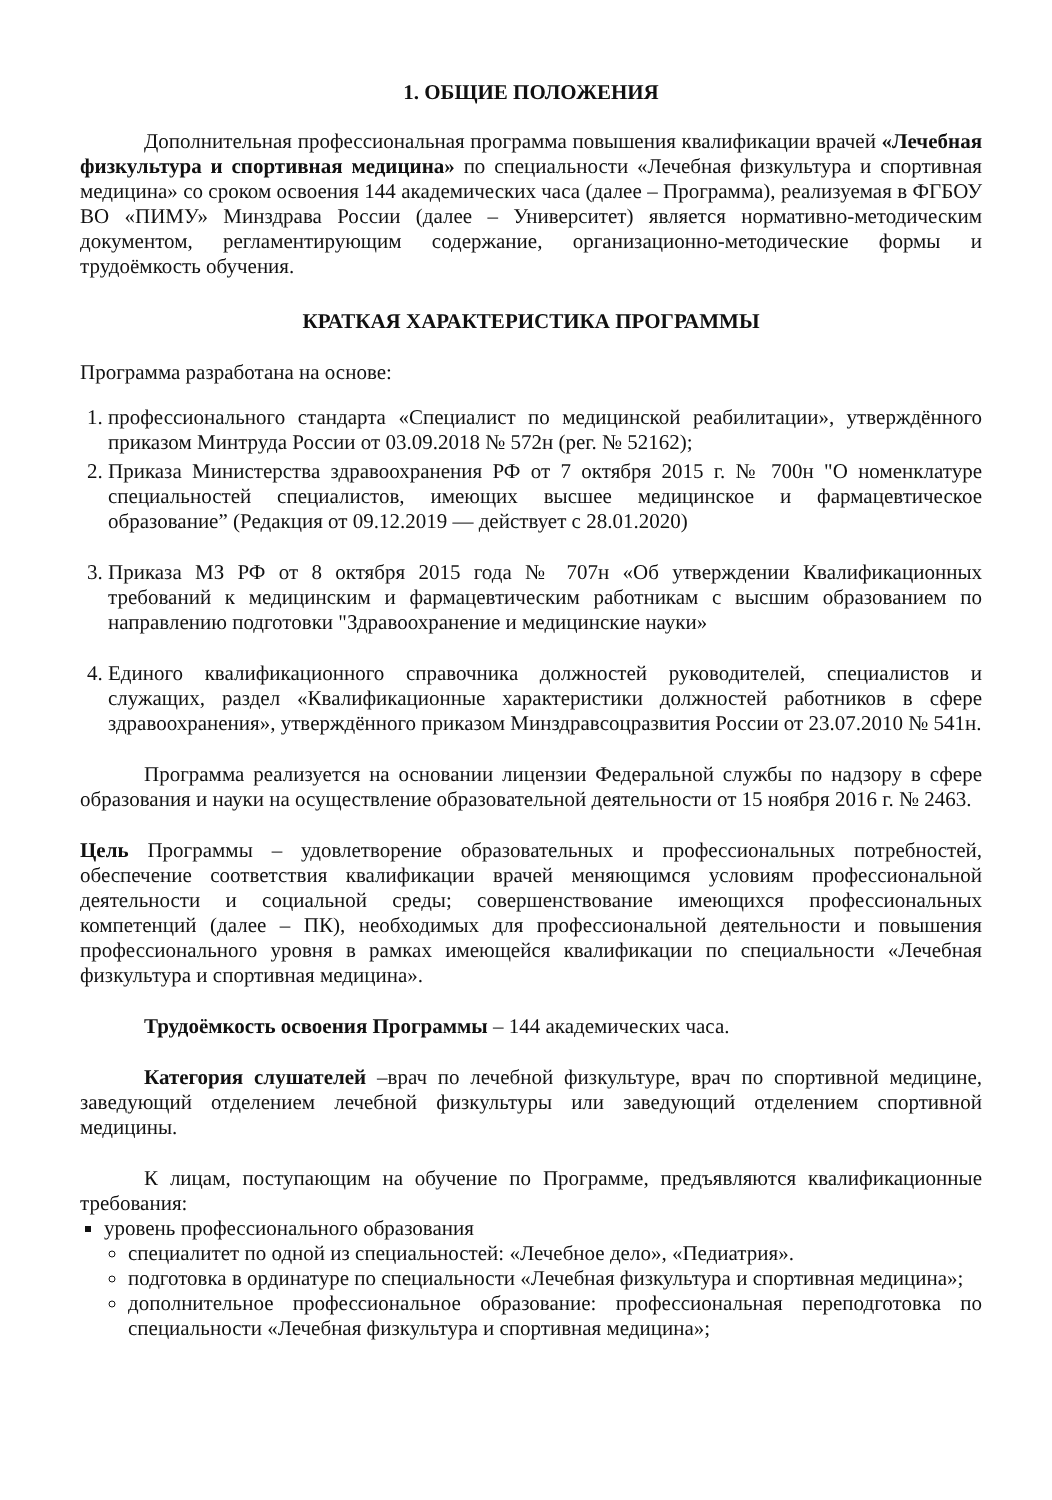1. ОБЩИЕ ПОЛОЖЕНИЯ
Дополнительная профессиональная программа повышения квалификации врачей «Лечебная физкультура и спортивная медицина» по специальности «Лечебная физкультура и спортивная медицина» со сроком освоения 144 академических часа (далее – Программа), реализуемая в ФГБОУ ВО «ПИМУ» Минздрава России (далее – Университет) является нормативно-методическим документом, регламентирующим содержание, организационно-методические формы и трудоёмкость обучения.
КРАТКАЯ ХАРАКТЕРИСТИКА ПРОГРАММЫ
Программа разработана на основе:
1. профессионального стандарта «Специалист по медицинской реабилитации», утверждённого приказом Минтруда России от 03.09.2018 № 572н (рег. № 52162);
2. Приказа Министерства здравоохранения РФ от 7 октября 2015 г. № 700н "О номенклатуре специальностей специалистов, имеющих высшее медицинское и фармацевтическое образование” (Редакция от 09.12.2019 — действует с 28.01.2020)
3. Приказа МЗ РФ от 8 октября 2015 года № 707н «Об утверждении Квалификационных требований к медицинским и фармацевтическим работникам с высшим образованием по направлению подготовки "Здравоохранение и медицинские науки»
4. Единого квалификационного справочника должностей руководителей, специалистов и служащих, раздел «Квалификационные характеристики должностей работников в сфере здравоохранения», утверждённого приказом Минздравсоцразвития России от 23.07.2010 № 541н.
Программа реализуется на основании лицензии Федеральной службы по надзору в сфере образования и науки на осуществление образовательной деятельности от 15 ноября 2016 г. № 2463.
Цель Программы – удовлетворение образовательных и профессиональных потребностей, обеспечение соответствия квалификации врачей меняющимся условиям профессиональной деятельности и социальной среды; совершенствование имеющихся профессиональных компетенций (далее – ПК), необходимых для профессиональной деятельности и повышения профессионального уровня в рамках имеющейся квалификации по специальности «Лечебная физкультура и спортивная медицина».
Трудоёмкость освоения Программы – 144 академических часа.
Категория слушателей –врач по лечебной физкультуре, врач по спортивной медицине, заведующий отделением лечебной физкультуры или заведующий отделением спортивной медицины.
К лицам, поступающим на обучение по Программе, предъявляются квалификационные требования:
уровень профессионального образования
специалитет по одной из специальностей: «Лечебное дело», «Педиатрия».
подготовка в ординатуре по специальности «Лечебная физкультура и спортивная медицина»;
дополнительное профессиональное образование: профессиональная переподготовка по специальности «Лечебная физкультура и спортивная медицина»;